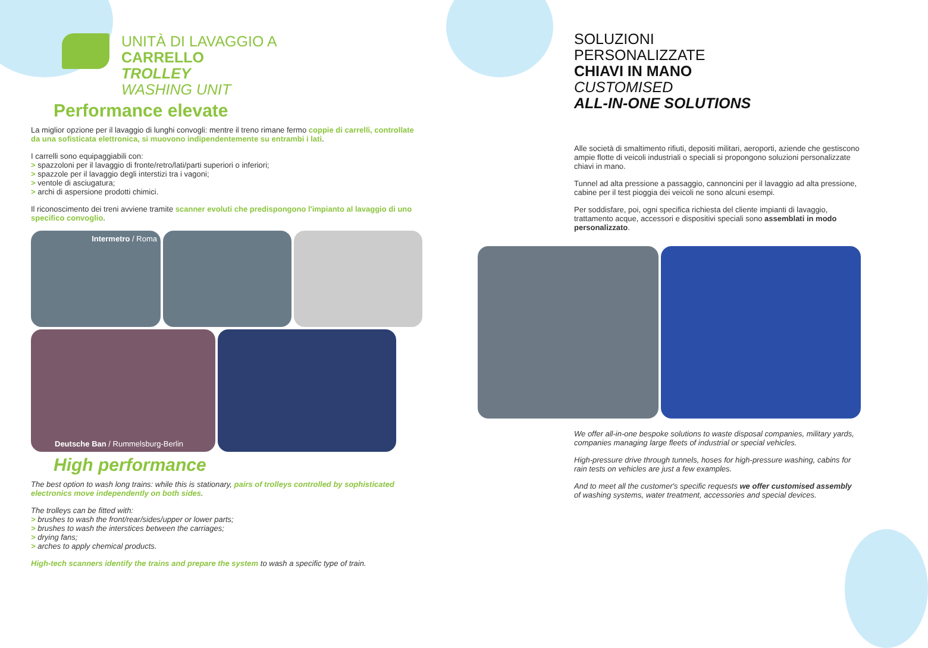UNITÀ DI LAVAGGIO A
CARRELLO
TROLLEY
WASHING UNIT
Performance elevate
La miglior opzione per il lavaggio di lunghi convogli: mentre il treno rimane fermo coppie di carrelli, controllate da una sofisticata elettronica, si muovono indipendentemente su entrambi i lati.
I carrelli sono equipaggiabili con:
> spazzoloni per il lavaggio di fronte/retro/lati/parti superiori o inferiori;
> spazzole per il lavaggio degli interstizi tra i vagoni;
> ventole di asciugatura;
> archi di aspersione prodotti chimici.
Il riconoscimento dei treni avviene tramite scanner evoluti che predispongono l'impianto al lavaggio di uno specifico convoglio.
Intermetro / Roma
Deutsche Ban / Rummelsburg-Berlin
High performance
The best option to wash long trains: while this is stationary, pairs of trolleys controlled by sophisticated electronics move independently on both sides.
The trolleys can be fitted with:
> brushes to wash the front/rear/sides/upper or lower parts;
> brushes to wash the interstices between the carriages;
> drying fans;
> arches to apply chemical products.
High-tech scanners identify the trains and prepare the system to wash a specific type of train.
SOLUZIONI
PERSONALIZZATE
CHIAVI IN MANO
CUSTOMISED
ALL-IN-ONE SOLUTIONS
Alle società di smaltimento rifiuti, depositi militari, aeroporti, aziende che gestiscono ampie flotte di veicoli industriali o speciali si propongono soluzioni personalizzate chiavi in mano.
Tunnel ad alta pressione a passaggio, cannoncini per il lavaggio ad alta pressione, cabine per il test pioggia dei veicoli ne sono alcuni esempi.
Per soddisfare, poi, ogni specifica richiesta del cliente impianti di lavaggio, trattamento acque, accessori e dispositivi speciali sono assemblati in modo personalizzato.
We offer all-in-one bespoke solutions to waste disposal companies, military yards, companies managing large fleets of industrial or special vehicles.
High-pressure drive through tunnels, hoses for high-pressure washing, cabins for rain tests on vehicles are just a few examples.
And to meet all the customer's specific requests we offer customised assembly of washing systems, water treatment, accessories and special devices.